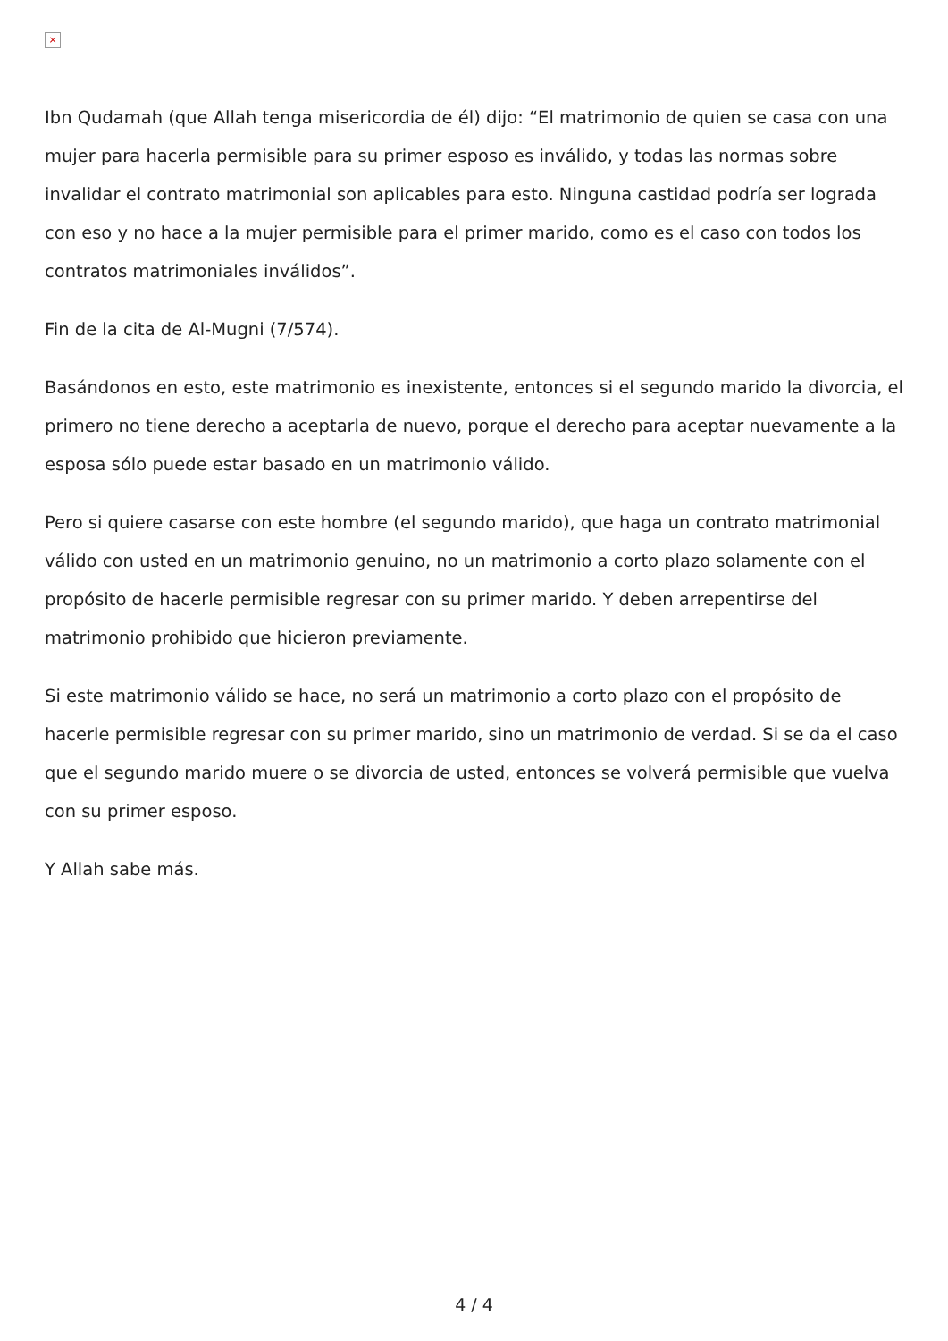×
Ibn Qudamah (que Allah tenga misericordia de él) dijo: “El matrimonio de quien se casa con una mujer para hacerla permisible para su primer esposo es inválido, y todas las normas sobre invalidar el contrato matrimonial son aplicables para esto. Ninguna castidad podría ser lograda con eso y no hace a la mujer permisible para el primer marido, como es el caso con todos los contratos matrimoniales inválidos”.
Fin de la cita de Al-Mugni (7/574).
Basándonos en esto, este matrimonio es inexistente, entonces si el segundo marido la divorcia, el primero no tiene derecho a aceptarla de nuevo, porque el derecho para aceptar nuevamente a la esposa sólo puede estar basado en un matrimonio válido.
Pero si quiere casarse con este hombre (el segundo marido), que haga un contrato matrimonial válido con usted en un matrimonio genuino, no un matrimonio a corto plazo solamente con el propósito de hacerle permisible regresar con su primer marido. Y deben arrepentirse del matrimonio prohibido que hicieron previamente.
Si este matrimonio válido se hace, no será un matrimonio a corto plazo con el propósito de hacerle permisible regresar con su primer marido, sino un matrimonio de verdad. Si se da el caso que el segundo marido muere o se divorcia de usted, entonces se volverá permisible que vuelva con su primer esposo.
Y Allah sabe más.
4 / 4